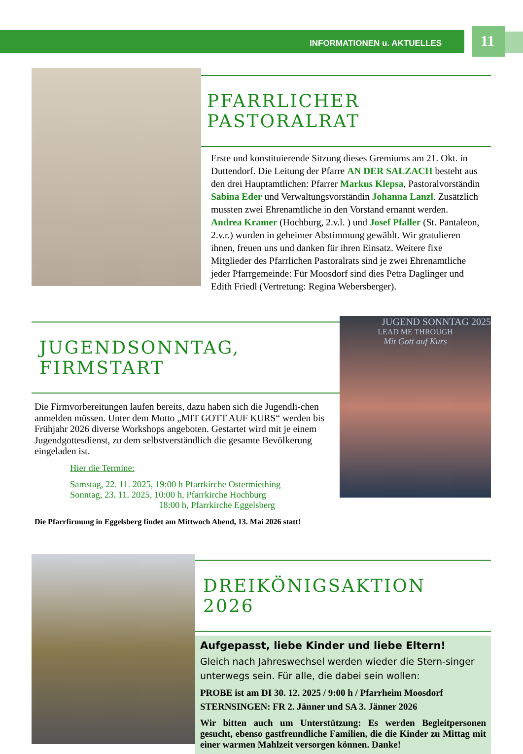INFORMATIONEN u. AKTUELLES 11
PFARRLICHER PASTORALRAT
Erste und konstituierende Sitzung dieses Gremiums am 21. Okt. in Duttendorf. Die Leitung der Pfarre AN DER SALZACH besteht aus den drei Hauptamtlichen: Pfarrer Markus Klepsa, Pastoralvorständin Sabina Eder und Verwaltungsvorständin Johanna Lanzl. Zusätzlich mussten zwei Ehrenamtliche in den Vorstand ernannt werden. Andrea Kramer (Hochburg, 2.v.l. ) und Josef Pfaller (St. Pantaleon, 2.v.r.) wurden in geheimer Abstimmung gewählt. Wir gratulieren ihnen, freuen uns und danken für ihren Einsatz. Weitere fixe Mitglieder des Pfarrlichen Pastoralrats sind je zwei Ehrenamtliche jeder Pfarrgemeinde: Für Moosdorf sind dies Petra Daglinger und Edith Friedl (Vertretung: Regina Webersberger).
JUGENDSONNTAG, FIRMSTART
Die Firmvorbereitungen laufen bereits, dazu haben sich die Jugendli-chen anmelden müssen. Unter dem Motto „MIT GOTT AUF KURS“ werden bis Frühjahr 2026 diverse Workshops angeboten. Gestartet wird mit je einem Jugendgottesdienst, zu dem selbstverständlich die gesamte Bevölkerung eingeladen ist.
Hier die Termine:
Samstag, 22. 11. 2025, 19:00 h Pfarrkirche Ostermiething
Sonntag, 23. 11. 2025, 10:00 h, Pfarrkirche Hochburg
18:00 h, Pfarrkirche Eggelsberg
Die Pfarrfirmung in Eggelsberg findet am Mittwoch Abend, 13. Mai 2026 statt!
JUGEND SONNTAG 2025
LEAD ME THROUGH
Mit Gott auf Kurs
DREIKÖNIGSAKTION 2026
Aufgepasst, liebe Kinder und liebe Eltern!
Gleich nach Jahreswechsel werden wieder die Stern-singer unterwegs sein. Für alle, die dabei sein wollen:
PROBE ist am DI 30. 12. 2025 / 9:00 h / Pfarrheim Moosdorf
STERNSINGEN: FR 2. Jänner und SA 3. Jänner 2026
Wir bitten auch um Unterstützung: Es werden Begleitpersonen gesucht, ebenso gastfreundliche Familien, die die Kinder zu Mittag mit einer warmen Mahlzeit versorgen können. Danke!